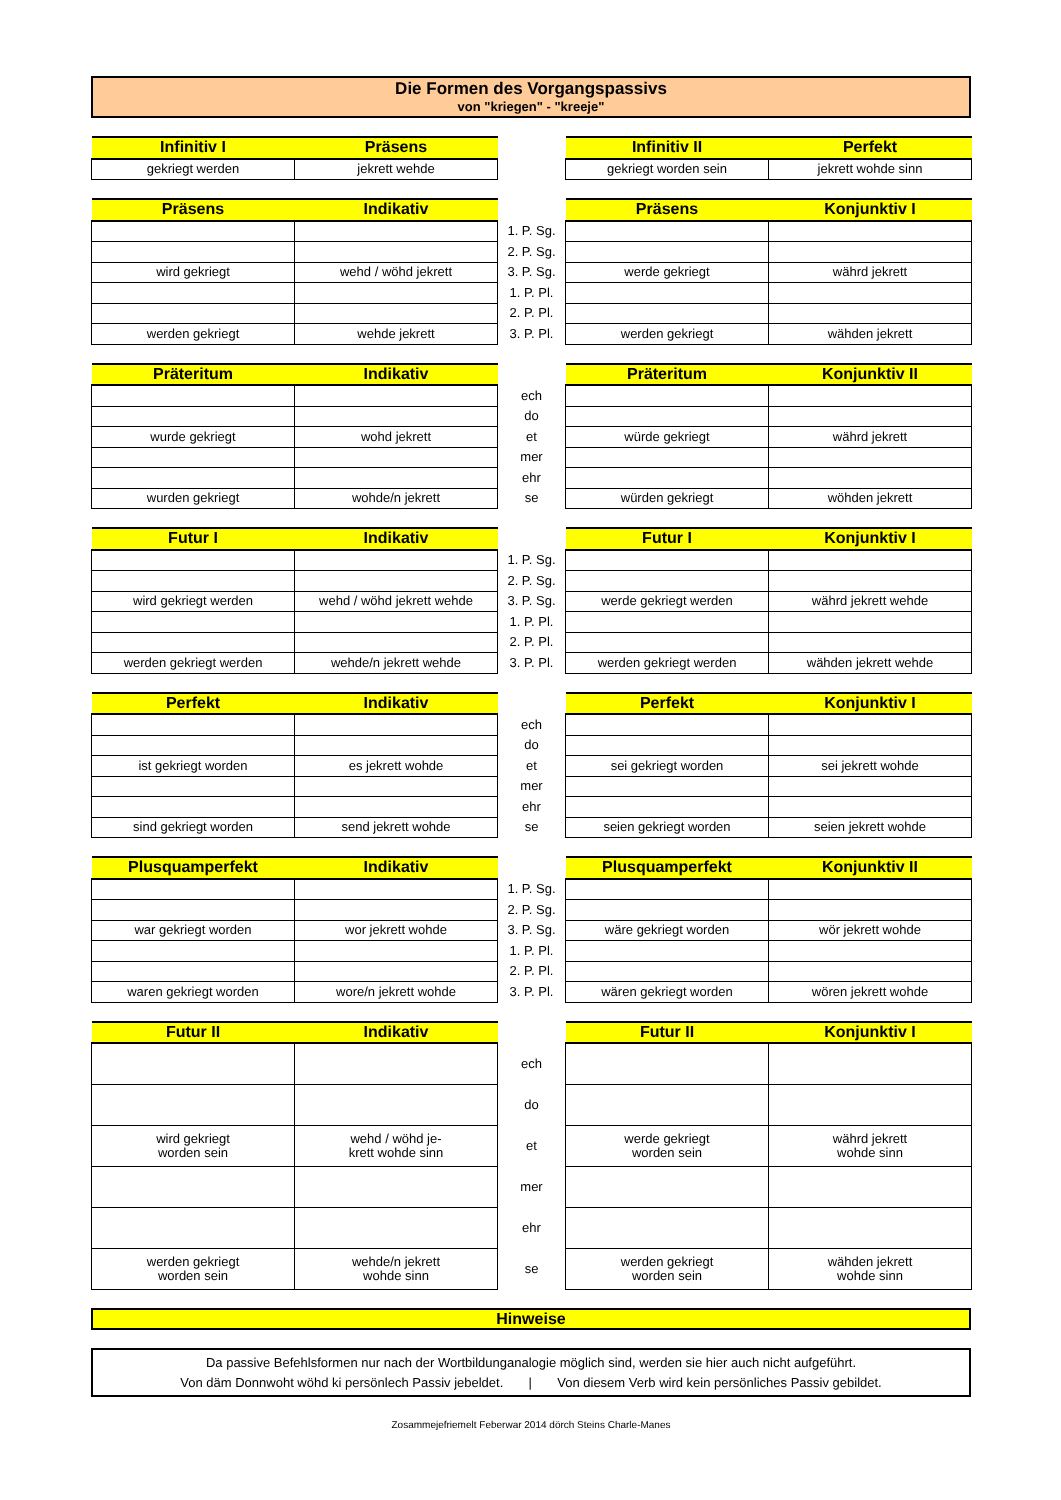Die Formen des Vorgangspassivs
von "kriegen" - "kreeje"
| Infinitiv I | Präsens | | Infinitiv II | Perfekt |
| --- | --- | --- | --- | --- |
| gekriegt werden | jekrett wehde | | gekriegt worden sein | jekrett wohde sinn |
| Präsens | Indikativ | | Präsens | Konjunktiv I |
| --- | --- | --- | --- | --- |
| | | 1. P. Sg. | | |
| | | 2. P. Sg. | | |
| wird gekriegt | wehd / wöhd jekrett | 3. P. Sg. | werde gekriegt | währd jekrett |
| | | 1. P. Pl. | | |
| | | 2. P. Pl. | | |
| werden gekriegt | wehde jekrett | 3. P. Pl. | werden gekriegt | wähden jekrett |
| Präteritum | Indikativ | | Präteritum | Konjunktiv II |
| --- | --- | --- | --- | --- |
| | | ech | | |
| | | do | | |
| wurde gekriegt | wohd jekrett | et | würde gekriegt | währd jekrett |
| | | mer | | |
| | | ehr | | |
| wurden gekriegt | wohde/n jekrett | se | würden gekriegt | wöhden jekrett |
| Futur I | Indikativ | | Futur I | Konjunktiv I |
| --- | --- | --- | --- | --- |
| | | 1. P. Sg. | | |
| | | 2. P. Sg. | | |
| wird gekriegt werden | wehd / wöhd jekrett wehde | 3. P. Sg. | werde gekriegt werden | währd jekrett wehde |
| | | 1. P. Pl. | | |
| | | 2. P. Pl. | | |
| werden gekriegt werden | wehde/n jekrett wehde | 3. P. Pl. | werden gekriegt werden | wähden jekrett wehde |
| Perfekt | Indikativ | | Perfekt | Konjunktiv I |
| --- | --- | --- | --- | --- |
| | | ech | | |
| | | do | | |
| ist gekriegt worden | es jekrett wohde | et | sei gekriegt worden | sei jekrett wohde |
| | | mer | | |
| | | ehr | | |
| sind gekriegt worden | send jekrett wohde | se | seien gekriegt worden | seien jekrett wohde |
| Plusquamperfekt | Indikativ | | Plusquamperfekt | Konjunktiv II |
| --- | --- | --- | --- | --- |
| | | 1. P. Sg. | | |
| | | 2. P. Sg. | | |
| war gekriegt worden | wor jekrett wohde | 3. P. Sg. | wäre gekriegt worden | wör jekrett wohde |
| | | 1. P. Pl. | | |
| | | 2. P. Pl. | | |
| waren gekriegt worden | wore/n jekrett wohde | 3. P. Pl. | wären gekriegt worden | wören jekrett wohde |
| Futur II | Indikativ | | Futur II | Konjunktiv I |
| --- | --- | --- | --- | --- |
| | | ech | | |
| | | do | | |
| wird gekriegt worden sein | wehd / wöhd je- krett wohde sinn | et | werde gekriegt worden sein | währd jekrett wohde sinn |
| | | mer | | |
| | | ehr | | |
| werden gekriegt worden sein | wehde/n jekrett wohde sinn | se | werden gekriegt worden sein | wähden jekrett wohde sinn |
Hinweise
Da passive Befehlsformen nur nach der Wortbildunganalogie möglich sind, werden sie hier auch nicht aufgeführt.
Von däm Donnwoht wöhd ki persönlech Passiv jebeldet. | Von diesem Verb wird kein persönliches Passiv gebildet.
Zosammejefriemelt Feberwar 2014 dörch Steins Charle-Manes